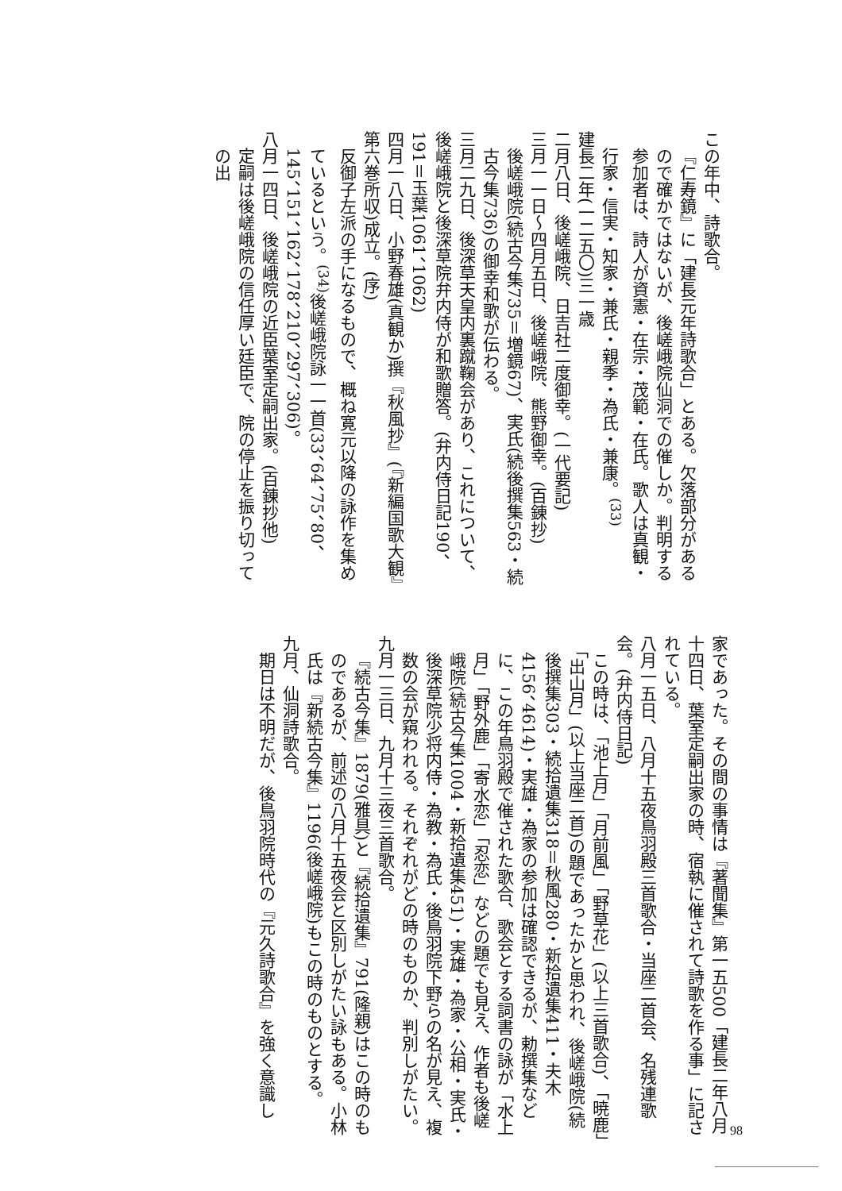この年中、詩歌合。
『仁寿鏡』に「建長元年詩歌合」とある。欠落部分があるので確かではないが、後嵯峨院仙洞での催しか。判明する参加者は、詩人が資憲・在宗・茂範・在氏。歌人は真観・行家・信実・知家・兼氏・親季・為氏・兼康。<sup>(33)</sup>
建長二年(一二五〇)三一歳
二月八日、後嵯峨院、日吉社二度御幸。(一代要記)
三月一一日～四月五日、後嵯峨院、熊野御幸。(百錬抄)
後嵯峨院(続古今集735＝増鏡67)、実氏(続後撰集563・続古今集736)の御幸和歌が伝わる。
三月二九日、後深草天皇内裏蹴鞠会があり、これについて、後嵯峨院と後深草院弁内侍が和歌贈答。(弁内侍日記190、191＝玉葉1061、1062)
四月一八日、小野春雄(真観か)撰『秋風抄』(『新編国歌大観』第六巻所収)成立。(序)
反御子左派の手になるもので、概ね寛元以降の詠作を集めているという。<sup>(34)</sup>後嵯峨院詠一一首(33、64、75、80、145、151、162、178、210、297、306)。
八月一四日、後嵯峨院の近臣葉室定嗣出家。(百錬抄他)
定嗣は後嵯峨院の信任厚い廷臣で、院の停止を振り切っての出
家であった。その間の事情は『著聞集』第一五500「建長二年八月十四日、葉室定嗣出家の時、宿執に催されて詩歌を作る事」に記されている。
八月一五日、八月十五夜鳥羽殿三首歌合・当座二首会、名残連歌会。(弁内侍日記)
この時は、「池上月」「月前風」「野草花」(以上三首歌合)、「暁鹿」「出山月」(以上当座二首)の題であったかと思われ、後嵯峨院(続後撰集303・続拾遺集318＝秋風280・新拾遺集411・夫木4156、4614)・実雄・為家の参加は確認できるが、勅撰集などに、この年鳥羽殿で催された歌合、歌会とする詞書の詠が「水上月」「野外鹿」「寄水恋」「忍恋」などの題でも見え、作者も後嵯峨院(続古今集1004・新拾遺集451)・実雄・為家・公相・実氏・後深草院少将内侍・為教・為氏・後鳥羽院下野らの名が見え、複数の会が窺われる。それぞれがどの時のものか、判別しがたい。
九月一三日、九月十三夜三首歌合。
『続古今集』1879(雅具)と『続拾遺集』791(隆親)はこの時のものであるが、前述の八月十五夜会と区別しがたい詠もある。小林氏は『新続古今集』1196(後嵯峨院)もこの時のものとする。
九月、仙洞詩歌合。
期日は不明だが、後鳥羽院時代の『元久詩歌合』を強く意識し
98